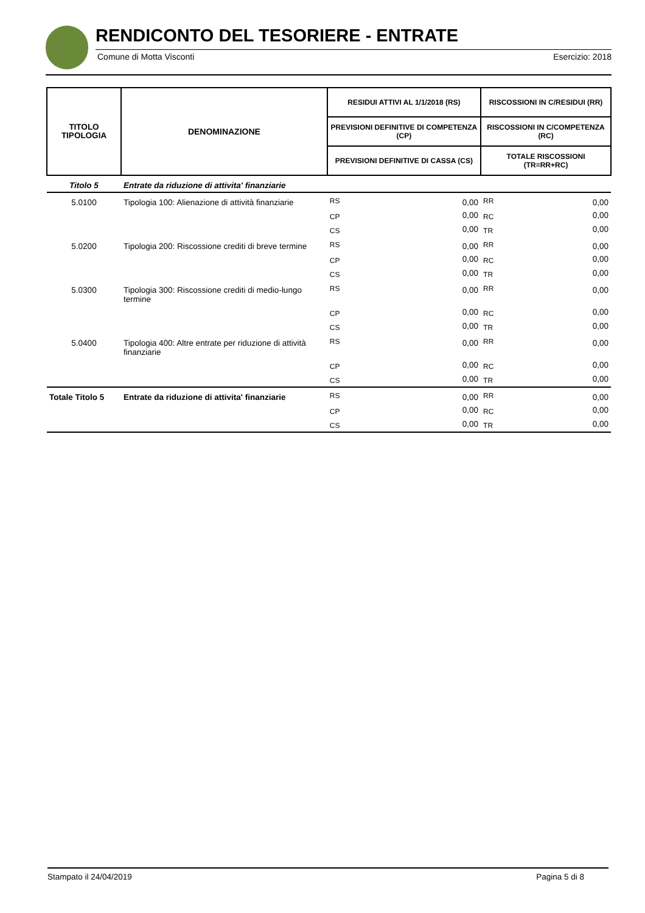RENDICONTO DEL TESORIERE - ENTRATE
Comune di Motta Visconti Esercizio: 2018
| TITOLO TIPOLOGIA | DENOMINAZIONE | RESIDUI ATTIVI AL 1/1/2018 (RS) | | RISCOSSIONI IN C/RESIDUI (RR) | |
| --- | --- | --- | --- | --- | --- |
| | | PREVISIONI DEFINITIVE DI COMPETENZA (CP) | | RISCOSSIONI IN C/COMPETENZA (RC) | |
| | | PREVISIONI DEFINITIVE DI CASSA (CS) | | TOTALE RISCOSSIONI (TR=RR+RC) | |
| Titolo 5 | Entrate da riduzione di attivita' finanziarie | | | | |
| 5.0100 | Tipologia 100: Alienazione di attività finanziarie | RS | 0,00 | RR | 0,00 |
| | | CP | 0,00 | RC | 0,00 |
| | | CS | 0,00 | TR | 0,00 |
| 5.0200 | Tipologia 200: Riscossione crediti di breve termine | RS | 0,00 | RR | 0,00 |
| | | CP | 0,00 | RC | 0,00 |
| | | CS | 0,00 | TR | 0,00 |
| 5.0300 | Tipologia 300: Riscossione crediti di medio-lungo termine | RS | 0,00 | RR | 0,00 |
| | | CP | 0,00 | RC | 0,00 |
| | | CS | 0,00 | TR | 0,00 |
| 5.0400 | Tipologia 400: Altre entrate per riduzione di attività finanziarie | RS | 0,00 | RR | 0,00 |
| | | CP | 0,00 | RC | 0,00 |
| | | CS | 0,00 | TR | 0,00 |
| Totale Titolo 5 | Entrate da riduzione di attivita' finanziarie | RS | 0,00 | RR | 0,00 |
| | | CP | 0,00 | RC | 0,00 |
| | | CS | 0,00 | TR | 0,00 |
Stampato il 24/04/2019 Pagina 5 di 8